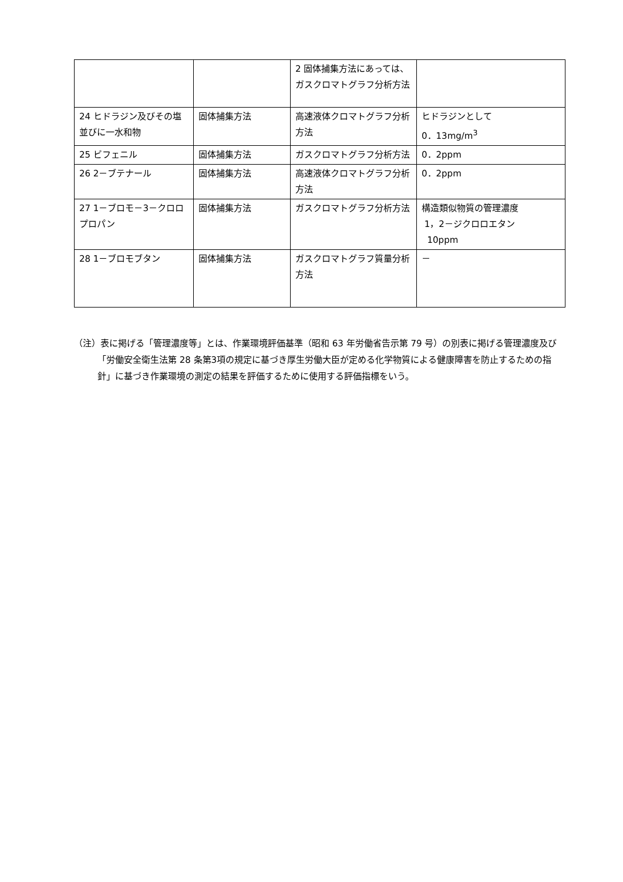| | | 2 固体捕集方法にあっては、ガスクロマトグラフ分析方法 | |
| 24 ヒドラジン及びその塩並びに一水和物 | 固体捕集方法 | 高速液体クロマトグラフ分析方法 | ヒドラジンとして 0．13mg/m<sup>3</sup> |
| 25 ビフェニル | 固体捕集方法 | ガスクロマトグラフ分析方法 | 0．2ppm |
| 26 2－ブテナール | 固体捕集方法 | 高速液体クロマトグラフ分析方法 | 0．2ppm |
| 27 1－ブロモ－3－クロロプロパン | 固体捕集方法 | ガスクロマトグラフ分析方法 | 構造類似物質の管理濃度 1，2－ジクロロエタン 10ppm |
| 28 1－ブロモブタン | 固体捕集方法 | ガスクロマトグラフ質量分析方法 | － |
（注）表に掲げる「管理濃度等」とは、作業環境評価基準（昭和 63 年労働省告示第 79 号）の別表に掲げる管理濃度及び「労働安全衛生法第 28 条第3項の規定に基づき厚生労働大臣が定める化学物質による健康障害を防止するための指針」に基づき作業環境の測定の結果を評価するために使用する評価指標をいう。